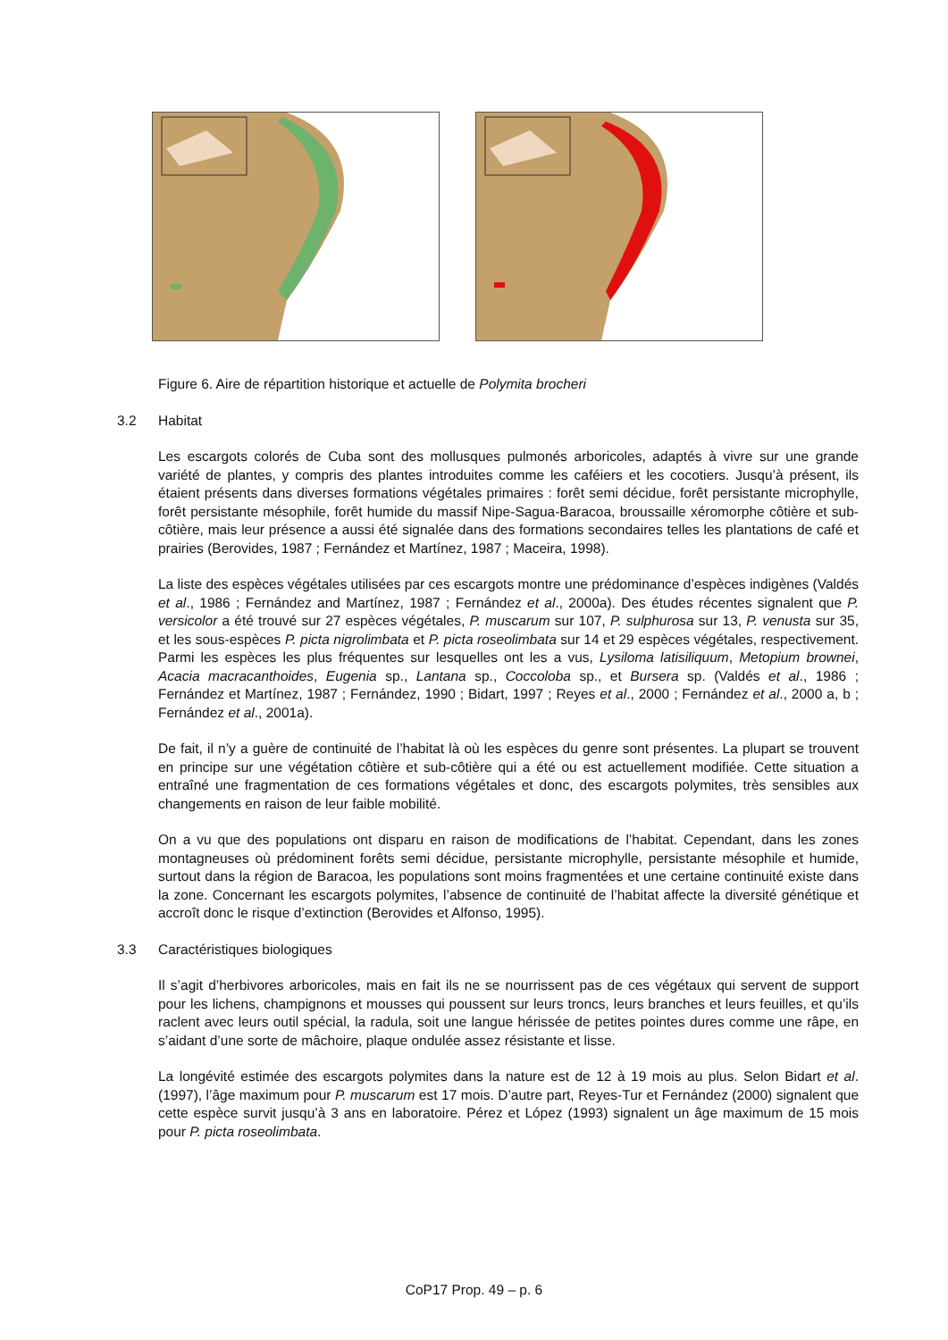Figure 6. Aire de répartition historique et actuelle de Polymita brocheri
3.2 Habitat
Les escargots colorés de Cuba sont des mollusques pulmonés arboricoles, adaptés à vivre sur une grande variété de plantes, y compris des plantes introduites comme les caféiers et les cocotiers. Jusqu’à présent, ils étaient présents dans diverses formations végétales primaires : forêt semi décidue, forêt persistante microphylle, forêt persistante mésophile, forêt humide du massif Nipe-Sagua-Baracoa, broussaille xéromorphe côtière et sub-côtière, mais leur présence a aussi été signalée dans des formations secondaires telles les plantations de café et prairies (Berovides, 1987 ; Fernández et Martínez, 1987 ; Maceira, 1998).
La liste des espèces végétales utilisées par ces escargots montre une prédominance d’espèces indigènes (Valdés et al., 1986 ; Fernández and Martínez, 1987 ; Fernández et al., 2000a). Des études récentes signalent que P. versicolor a été trouvé sur 27 espèces végétales, P. muscarum sur 107, P. sulphurosa sur 13, P. venusta sur 35, et les sous-espèces P. picta nigrolimbata et P. picta roseolimbata sur 14 et 29 espèces végétales, respectivement. Parmi les espèces les plus fréquentes sur lesquelles ont les a vus, Lysiloma latisiliquum, Metopium brownei, Acacia macracanthoides, Eugenia sp., Lantana sp., Coccoloba sp., et Bursera sp. (Valdés et al., 1986 ; Fernández et Martínez, 1987 ; Fernández, 1990 ; Bidart, 1997 ; Reyes et al., 2000 ; Fernández et al., 2000 a, b ; Fernández et al., 2001a).
De fait, il n’y a guère de continuité de l’habitat là où les espèces du genre sont présentes. La plupart se trouvent en principe sur une végétation côtière et sub-côtière qui a été ou est actuellement modifiée. Cette situation a entraîné une fragmentation de ces formations végétales et donc, des escargots polymites, très sensibles aux changements en raison de leur faible mobilité.
On a vu que des populations ont disparu en raison de modifications de l’habitat. Cependant, dans les zones montagneuses où prédominent forêts semi décidue, persistante microphylle, persistante mésophile et humide, surtout dans la région de Baracoa, les populations sont moins fragmentées et une certaine continuité existe dans la zone. Concernant les escargots polymites, l’absence de continuité de l’habitat affecte la diversité génétique et accroît donc le risque d’extinction (Berovides et Alfonso, 1995).
3.3 Caractéristiques biologiques
Il s’agit d’herbivores arboricoles, mais en fait ils ne se nourrissent pas de ces végétaux qui servent de support pour les lichens, champignons et mousses qui poussent sur leurs troncs, leurs branches et leurs feuilles, et qu’ils raclent avec leurs outil spécial, la radula, soit une langue hérissée de petites pointes dures comme une râpe, en s’aidant d’une sorte de mâchoire, plaque ondulée assez résistante et lisse.
La longévité estimée des escargots polymites dans la nature est de 12 à 19 mois au plus. Selon Bidart et al. (1997), l’âge maximum pour P. muscarum est 17 mois. D’autre part, Reyes-Tur et Fernández (2000) signalent que cette espèce survit jusqu’à 3 ans en laboratoire. Pérez et López (1993) signalent un âge maximum de 15 mois pour P. picta roseolimbata.
CoP17 Prop. 49 – p. 6